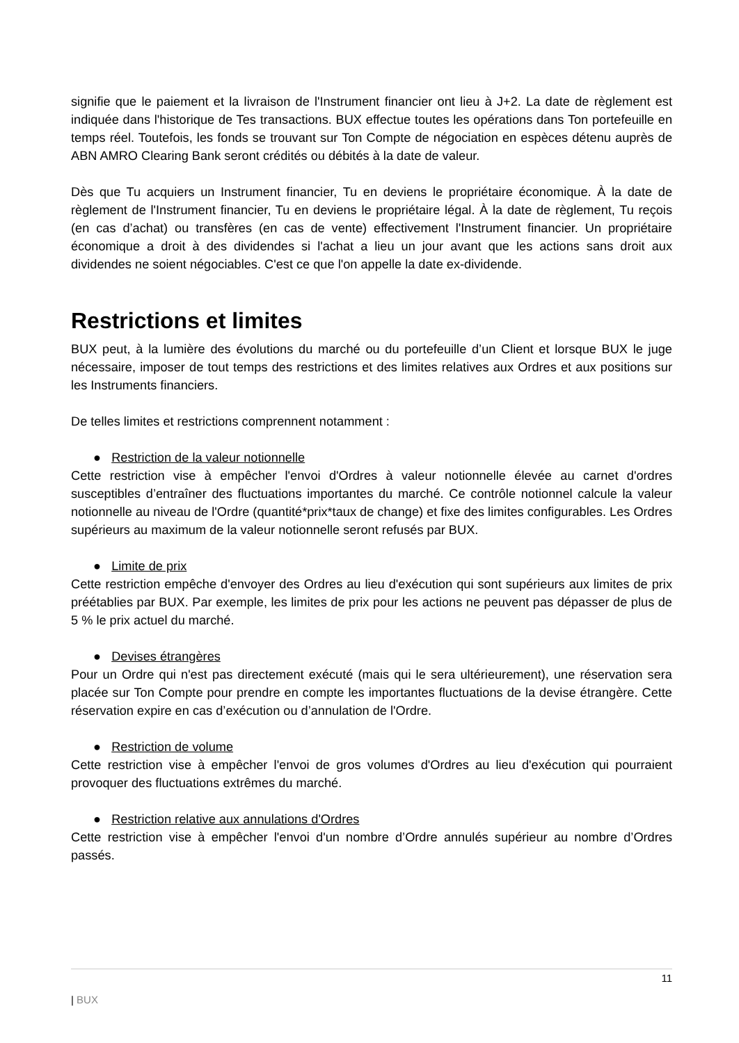signifie que le paiement et la livraison de l'Instrument financier ont lieu à J+2. La date de règlement est indiquée dans l'historique de Tes transactions. BUX effectue toutes les opérations dans Ton portefeuille en temps réel. Toutefois, les fonds se trouvant sur Ton Compte de négociation en espèces détenu auprès de ABN AMRO Clearing Bank seront crédités ou débités à la date de valeur.
Dès que Tu acquiers un Instrument financier, Tu en deviens le propriétaire économique. À la date de règlement de l'Instrument financier, Tu en deviens le propriétaire légal. À la date de règlement, Tu reçois (en cas d’achat) ou transfères (en cas de vente) effectivement l'Instrument financier. Un propriétaire économique a droit à des dividendes si l'achat a lieu un jour avant que les actions sans droit aux dividendes ne soient négociables. C'est ce que l'on appelle la date ex-dividende.
Restrictions et limites
BUX peut, à la lumière des évolutions du marché ou du portefeuille d’un Client et lorsque BUX le juge nécessaire, imposer de tout temps des restrictions et des limites relatives aux Ordres et aux positions sur les Instruments financiers.
De telles limites et restrictions comprennent notamment :
● Restriction de la valeur notionnelle
Cette restriction vise à empêcher l'envoi d'Ordres à valeur notionnelle élevée au carnet d'ordres susceptibles d’entraîner des fluctuations importantes du marché. Ce contrôle notionnel calcule la valeur notionnelle au niveau de l'Ordre (quantité*prix*taux de change) et fixe des limites configurables. Les Ordres supérieurs au maximum de la valeur notionnelle seront refusés par BUX.
● Limite de prix
Cette restriction empêche d'envoyer des Ordres au lieu d'exécution qui sont supérieurs aux limites de prix préétablies par BUX. Par exemple, les limites de prix pour les actions ne peuvent pas dépasser de plus de 5 % le prix actuel du marché.
● Devises étrangères
Pour un Ordre qui n'est pas directement exécuté (mais qui le sera ultérieurement), une réservation sera placée sur Ton Compte pour prendre en compte les importantes fluctuations de la devise étrangère. Cette réservation expire en cas d’exécution ou d’annulation de l'Ordre.
● Restriction de volume
Cette restriction vise à empêcher l'envoi de gros volumes d'Ordres au lieu d'exécution qui pourraient provoquer des fluctuations extrêmes du marché.
● Restriction relative aux annulations d'Ordres
Cette restriction vise à empêcher l'envoi d'un nombre d’Ordre annulés supérieur au nombre d’Ordres passés.
11
| BUX